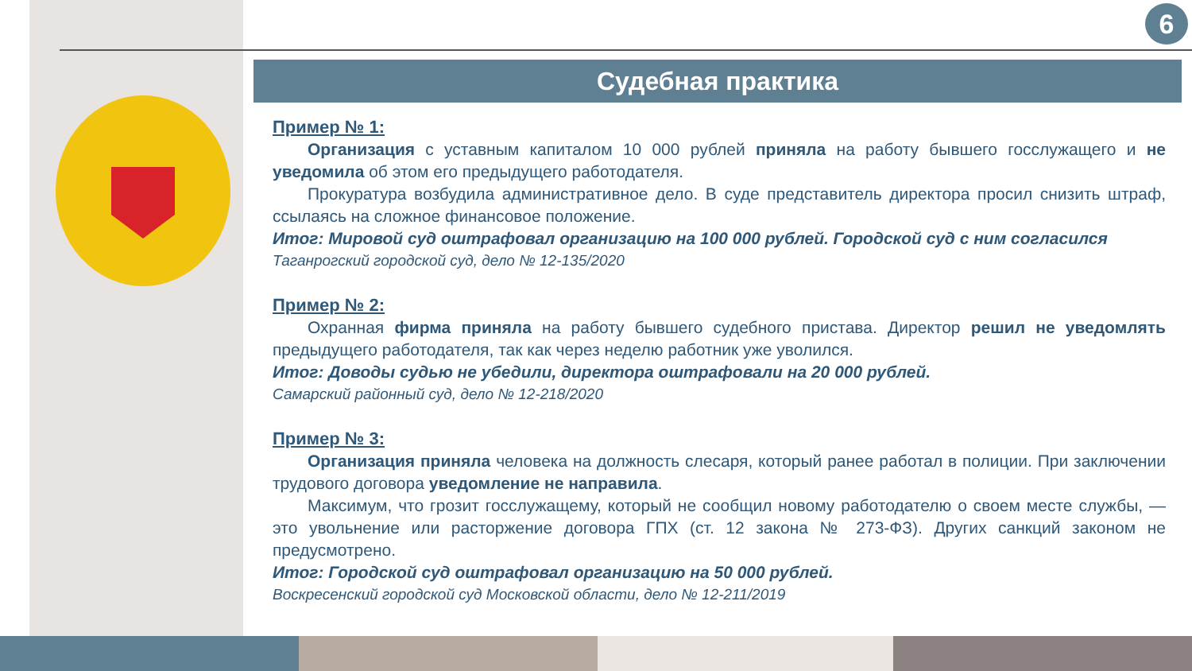6
Судебная практика
Пример № 1:
Организация с уставным капиталом 10 000 рублей приняла на работу бывшего госслужащего и не уведомила об этом его предыдущего работодателя.
Прокуратура возбудила административное дело. В суде представитель директора просил снизить штраф, ссылаясь на сложное финансовое положение.
Итог: Мировой суд оштрафовал организацию на 100 000 рублей. Городской суд с ним согласился
Таганрогский городской суд, дело № 12-135/2020
Пример № 2:
Охранная фирма приняла на работу бывшего судебного пристава. Директор решил не уведомлять предыдущего работодателя, так как через неделю работник уже уволился.
Итог: Доводы судью не убедили, директора оштрафовали на 20 000 рублей.
Самарский районный суд, дело № 12-218/2020
Пример № 3:
Организация приняла человека на должность слесаря, который ранее работал в полиции. При заключении трудового договора уведомление не направила.
Максимум, что грозит госслужащему, который не сообщил новому работодателю о своем месте службы, — это увольнение или расторжение договора ГПХ (ст. 12 закона № 273-ФЗ). Других санкций законом не предусмотрено.
Итог: Городской суд оштрафовал организацию на 50 000 рублей.
Воскресенский городской суд Московской области, дело № 12-211/2019